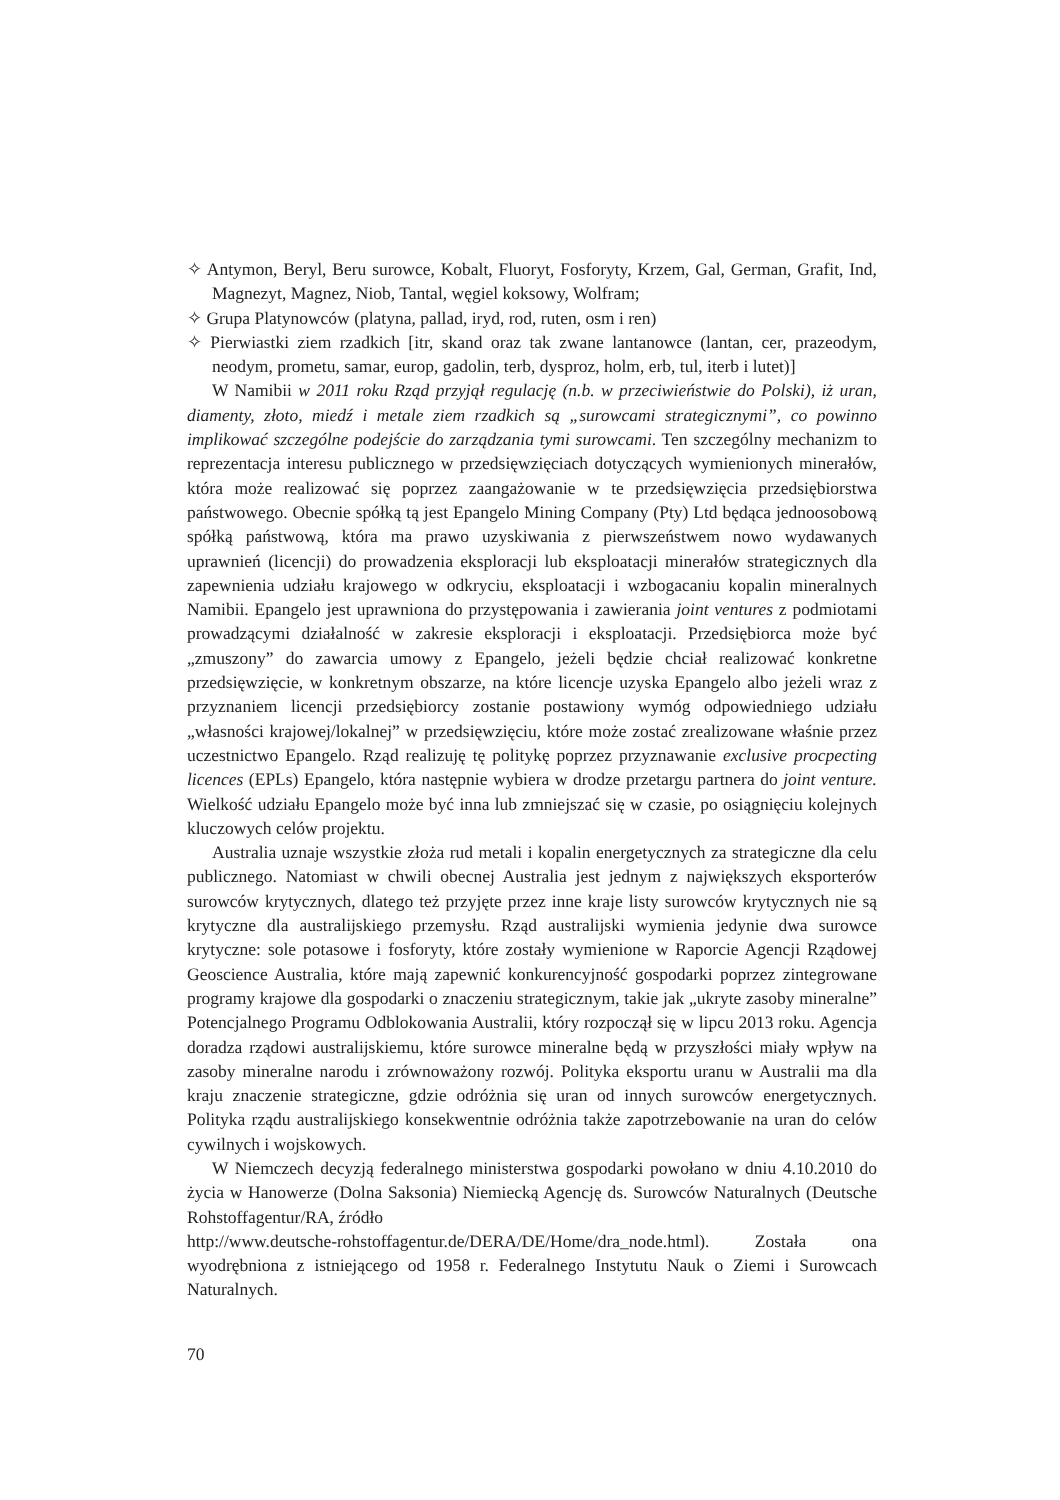✧ Antymon, Beryl, Beru surowce, Kobalt, Fluoryt, Fosforyty, Krzem, Gal, German, Grafit, Ind, Magnezyt, Magnez, Niob, Tantal, węgiel koksowy, Wolfram;
✧ Grupa Platynowców (platyna, pallad, iryd, rod, ruten, osm i ren)
✧ Pierwiastki ziem rzadkich [itr, skand oraz tak zwane lantanowce (lantan, cer, prazeodym, neodym, prometu, samar, europ, gadolin, terb, dysproz, holm, erb, tul, iterb i lutet)]
W Namibii w 2011 roku Rząd przyjął regulację (n.b. w przeciwieństwie do Polski), iż uran, diamenty, złoto, miedź i metale ziem rzadkich są „surowcami strategicznymi”, co powinno implikować szczególne podejście do zarządzania tymi surowcami. Ten szczególny mechanizm to reprezentacja interesu publicznego w przedsięwzięciach dotyczących wymienionych minerałów, która może realizować się poprzez zaangażowanie w te przedsięwzięcia przedsiębiorstwa państwowego. Obecnie spółką tą jest Epangelo Mining Company (Pty) Ltd będąca jednoosobową spółką państwową, która ma prawo uzyskiwania z pierwszeństwem nowo wydawanych uprawnień (licencji) do prowadzenia eksploracji lub eksploatacji minerałów strategicznych dla zapewnienia udziału krajowego w odkryciu, eksploatacji i wzbogacaniu kopalin mineralnych Namibii. Epangelo jest uprawniona do przystępowania i zawierania joint ventures z podmiotami prowadzącymi działalność w zakresie eksploracji i eksploatacji. Przedsiębiorca może być „zmuszony” do zawarcia umowy z Epangelo, jeżeli będzie chciał realizować konkretne przedsięwzięcie, w konkretnym obszarze, na które licencje uzyska Epangelo albo jeżeli wraz z przyznaniem licencji przedsiębiorcy zostanie postawiony wymóg odpowiedniego udziału „własności krajowej/lokalnej” w przedsięwzięciu, które może zostać zrealizowane właśnie przez uczestnictwo Epangelo. Rząd realizuję tę politykę poprzez przyznawanie exclusive procpecting licences (EPLs) Epangelo, która następnie wybiera w drodze przetargu partnera do joint venture. Wielkość udziału Epangelo może być inna lub zmniejszać się w czasie, po osiągnięciu kolejnych kluczowych celów projektu.
Australia uznaje wszystkie złoża rud metali i kopalin energetycznych za strategiczne dla celu publicznego. Natomiast w chwili obecnej Australia jest jednym z największych eksporterów surowców krytycznych, dlatego też przyjęte przez inne kraje listy surowców krytycznych nie są krytyczne dla australijskiego przemysłu. Rząd australijski wymienia jedynie dwa surowce krytyczne: sole potasowe i fosforyty, które zostały wymienione w Raporcie Agencji Rządowej Geoscience Australia, które mają zapewnić konkurencyjność gospodarki poprzez zintegrowane programy krajowe dla gospodarki o znaczeniu strategicznym, takie jak „ukryte zasoby mineralne” Potencjalnego Programu Odblokowania Australii, który rozpoczął się w lipcu 2013 roku. Agencja doradza rządowi australijskiemu, które surowce mineralne będą w przyszłości miały wpływ na zasoby mineralne narodu i zrównoważony rozwój. Polityka eksportu uranu w Australii ma dla kraju znaczenie strategiczne, gdzie odróżnia się uran od innych surowców energetycznych. Polityka rządu australijskiego konsekwentnie odróżnia także zapotrzebowanie na uran do celów cywilnych i wojskowych.
W Niemczech decyzją federalnego ministerstwa gospodarki powołano w dniu 4.10.2010 do życia w Hanowerze (Dolna Saksonia) Niemiecką Agencję ds. Surowców Naturalnych (Deutsche Rohstoffagentur/RA, źródło
http://www.deutsche-rohstoffagentur.de/DERA/DE/Home/dra_node.html). Została ona wyodrębniona z istniejącego od 1958 r. Federalnego Instytutu Nauk o Ziemi i Surowcach Naturalnych.
70